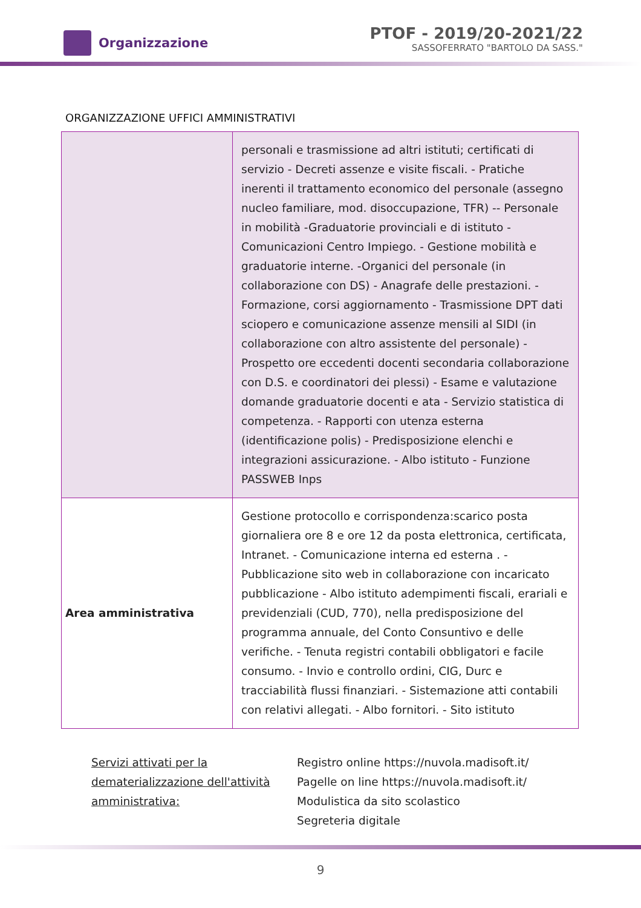Organizzazione
PTOF - 2019/20-2021/22
SASSOFERRATO "BARTOLO DA SASS."
ORGANIZZAZIONE UFFICI AMMINISTRATIVI
| | personali e trasmissione ad altri istituti; certificati di servizio - Decreti assenze e visite fiscali. - Pratiche inerenti il trattamento economico del personale (assegno nucleo familiare, mod. disoccupazione, TFR) -- Personale in mobilità -Graduatorie provinciali e di istituto - Comunicazioni Centro Impiego. - Gestione mobilità e graduatorie interne. -Organici del personale (in collaborazione con DS) - Anagrafe delle prestazioni. - Formazione, corsi aggiornamento - Trasmissione DPT dati sciopero e comunicazione assenze mensili al SIDI (in collaborazione con altro assistente del personale) - Prospetto ore eccedenti docenti secondaria collaborazione con D.S. e coordinatori dei plessi) - Esame e valutazione domande graduatorie docenti e ata - Servizio statistica di competenza. - Rapporti con utenza esterna (identificazione polis) - Predisposizione elenchi e integrazioni assicurazione. - Albo istituto - Funzione PASSWEB Inps |
| Area amministrativa | Gestione protocollo e corrispondenza:scarico posta giornaliera ore 8 e ore 12 da posta elettronica, certificata, Intranet. - Comunicazione interna ed esterna . - Pubblicazione sito web in collaborazione con incaricato pubblicazione - Albo istituto adempimenti fiscali, erariali e previdenziali (CUD, 770), nella predisposizione del programma annuale, del Conto Consuntivo e delle verifiche. - Tenuta registri contabili obbligatori e facile consumo. - Invio e controllo ordini, CIG, Durc e tracciabilità flussi finanziari. - Sistemazione atti contabili con relativi allegati. - Albo fornitori. - Sito istituto |
Servizi attivati per la dematerializzazione dell'attività amministrativa:
Registro online https://nuvola.madisoft.it/
Pagelle on line https://nuvola.madisoft.it/
Modulistica da sito scolastico
Segreteria digitale
9